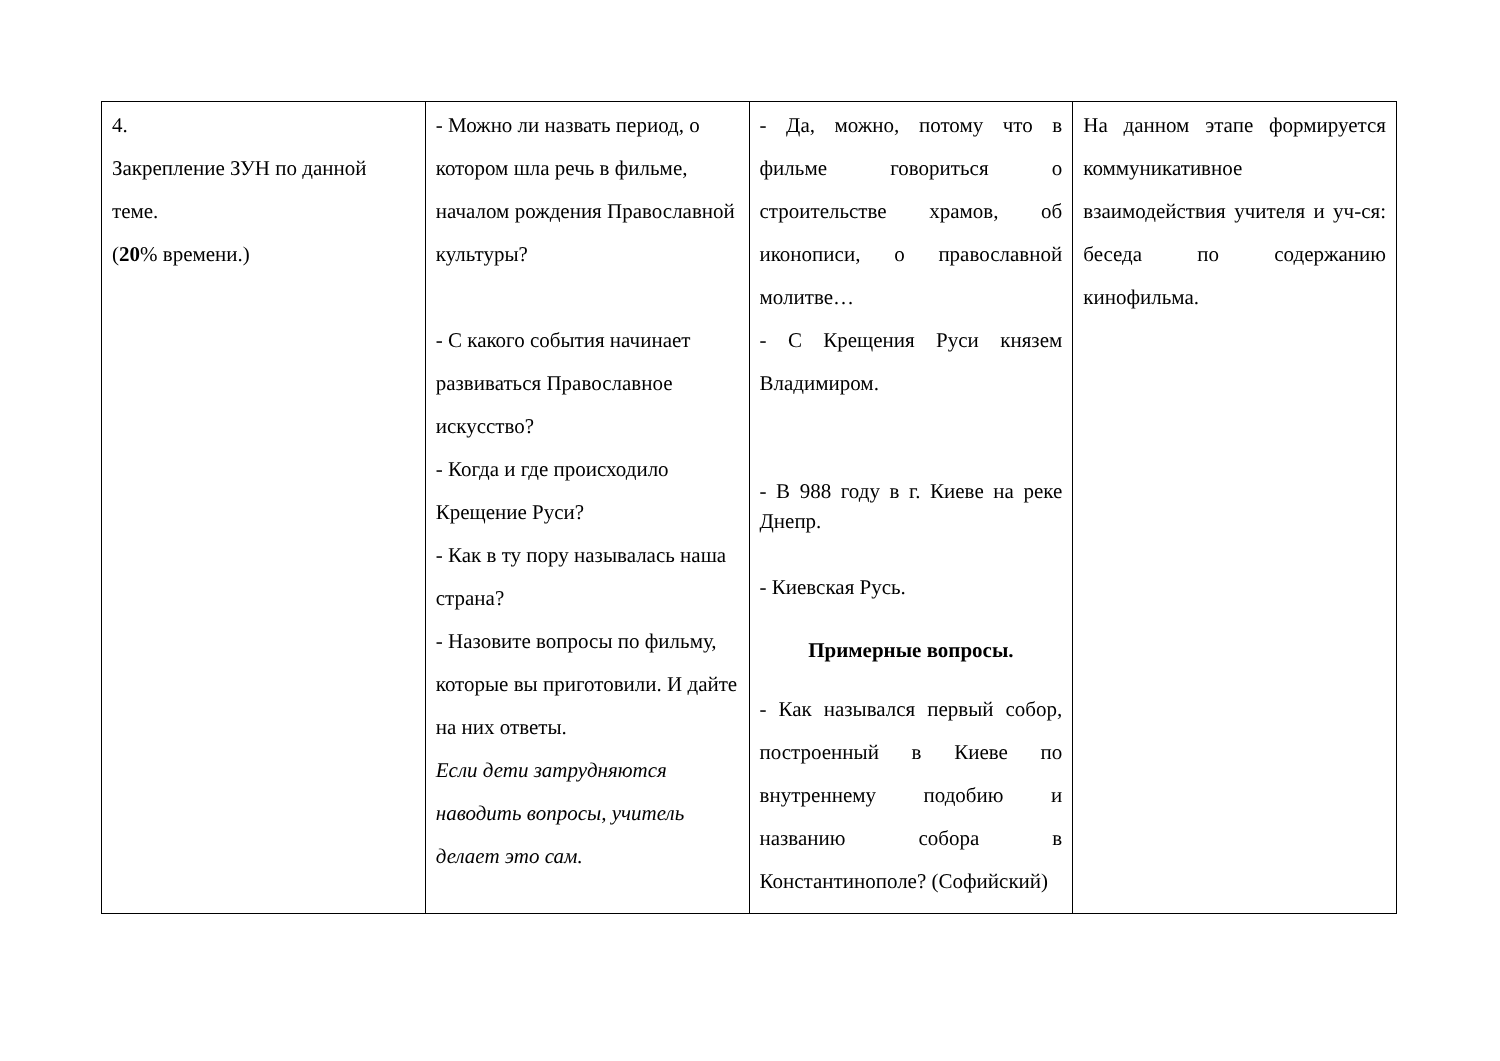| 4. Закрепление ЗУН по данной теме. ( 20 % времени.) | - Можно ли назвать период, о котором шла речь в фильме, началом рождения Православной культуры? - С какого события начинает развиваться Православное искусство? - Когда и где происходило Крещение Руси? - Как в ту пору называлась наша страна? - Назовите вопросы по фильму, которые вы приготовили. И дайте на них ответы. Если дети затрудняются наводить вопросы, учитель делает это сам. | - Да, можно, потому что в фильме говориться о строительстве храмов, об иконописи, о православной молитве… - С Крещения Руси князем Владимиром. - В 988 году в г. Киеве на реке Днепр. - Киевская Русь. Примерные вопросы. - Как назывался первый собор, построенный в Киеве по внутреннему подобию и названию собора в Константинополе? (Софийский) | На данном этапе формируется коммуникативное взаимодействия учителя и уч-ся: беседа по содержанию кинофильма. |